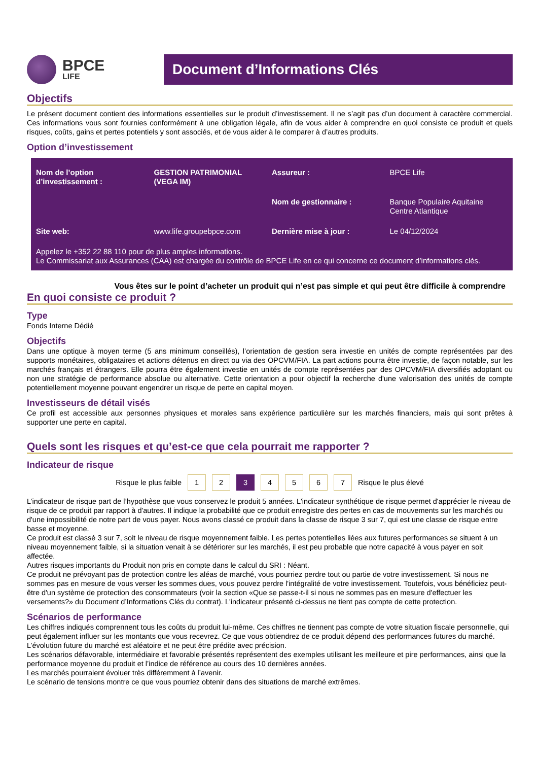BPCE
LIFE
Document d’Informations Clés
Objectifs
Le présent document contient des informations essentielles sur le produit d’investissement. Il ne s’agit pas d’un document à caractère commercial. Ces informations vous sont fournies conformément à une obligation légale, afin de vous aider à comprendre en quoi consiste ce produit et quels risques, coûts, gains et pertes potentiels y sont associés, et de vous aider à le comparer à d’autres produits.
Option d’investissement
| Nom de l’option d’investissement : | GESTION PATRIMONIAL (VEGA IM) | Assureur : | BPCE Life |
| | | Nom de gestionnaire : | Banque Populaire Aquitaine Centre Atlantique |
| Site web: | www.life.groupebpce.com | Dernière mise à jour : | Le 04/12/2024 |
Appelez le +352 22 88 110 pour de plus amples informations.
Le Commissariat aux Assurances (CAA) est chargée du contrôle de BPCE Life en ce qui concerne ce document d’informations clés.
Vous êtes sur le point d’acheter un produit qui n’est pas simple et qui peut être difficile à comprendre
En quoi consiste ce produit ?
Type
Fonds Interne Dédié
Objectifs
Dans une optique à moyen terme (5 ans minimum conseillés), l’orientation de gestion sera investie en unités de compte représentées par des supports monétaires, obligataires et actions détenus en direct ou via des OPCVM/FIA. La part actions pourra être investie, de façon notable, sur les marchés français et étrangers. Elle pourra être également investie en unités de compte représentées par des OPCVM/FIA diversifiés adoptant ou non une stratégie de performance absolue ou alternative. Cette orientation a pour objectif la recherche d'une valorisation des unités de compte potentiellement moyenne pouvant engendrer un risque de perte en capital moyen.
Investisseurs de détail visés
Ce profil est accessible aux personnes physiques et morales sans expérience particulière sur les marchés financiers, mais qui sont prêtes à supporter une perte en capital.
Quels sont les risques et qu’est-ce que cela pourrait me rapporter ?
Indicateur de risque
Risque le plus faible 1 2 3 4 5 6 7 Risque le plus élevé
L’indicateur de risque part de l’hypothèse que vous conservez le produit 5 années. L'indicateur synthétique de risque permet d'apprécier le niveau de risque de ce produit par rapport à d'autres. Il indique la probabilité que ce produit enregistre des pertes en cas de mouvements sur les marchés ou d'une impossibilité de notre part de vous payer. Nous avons classé ce produit dans la classe de risque 3 sur 7, qui est une classe de risque entre basse et moyenne.
Ce produit est classé 3 sur 7, soit le niveau de risque moyennement faible. Les pertes potentielles liées aux futures performances se situent à un niveau moyennement faible, si la situation venait à se détériorer sur les marchés, il est peu probable que notre capacité à vous payer en soit affectée.
Autres risques importants du Produit non pris en compte dans le calcul du SRI : Néant.
Ce produit ne prévoyant pas de protection contre les aléas de marché, vous pourriez perdre tout ou partie de votre investissement. Si nous ne sommes pas en mesure de vous verser les sommes dues, vous pouvez perdre l'intégralité de votre investissement. Toutefois, vous bénéficiez peut-être d'un système de protection des consommateurs (voir la section «Que se passe-t-il si nous ne sommes pas en mesure d'effectuer les versements?» du Document d’Informations Clés du contrat). L'indicateur présenté ci-dessus ne tient pas compte de cette protection.
Scénarios de performance
Les chiffres indiqués comprennent tous les coûts du produit lui-même. Ces chiffres ne tiennent pas compte de votre situation fiscale personnelle, qui peut également influer sur les montants que vous recevrez. Ce que vous obtiendrez de ce produit dépend des performances futures du marché. L’évolution future du marché est aléatoire et ne peut être prédite avec précision.
Les scénarios défavorable, intermédiaire et favorable présentés représentent des exemples utilisant les meilleure et pire performances, ainsi que la performance moyenne du produit et l’indice de référence au cours des 10 dernières années.
Les marchés pourraient évoluer très différemment à l’avenir.
Le scénario de tensions montre ce que vous pourriez obtenir dans des situations de marché extrêmes.